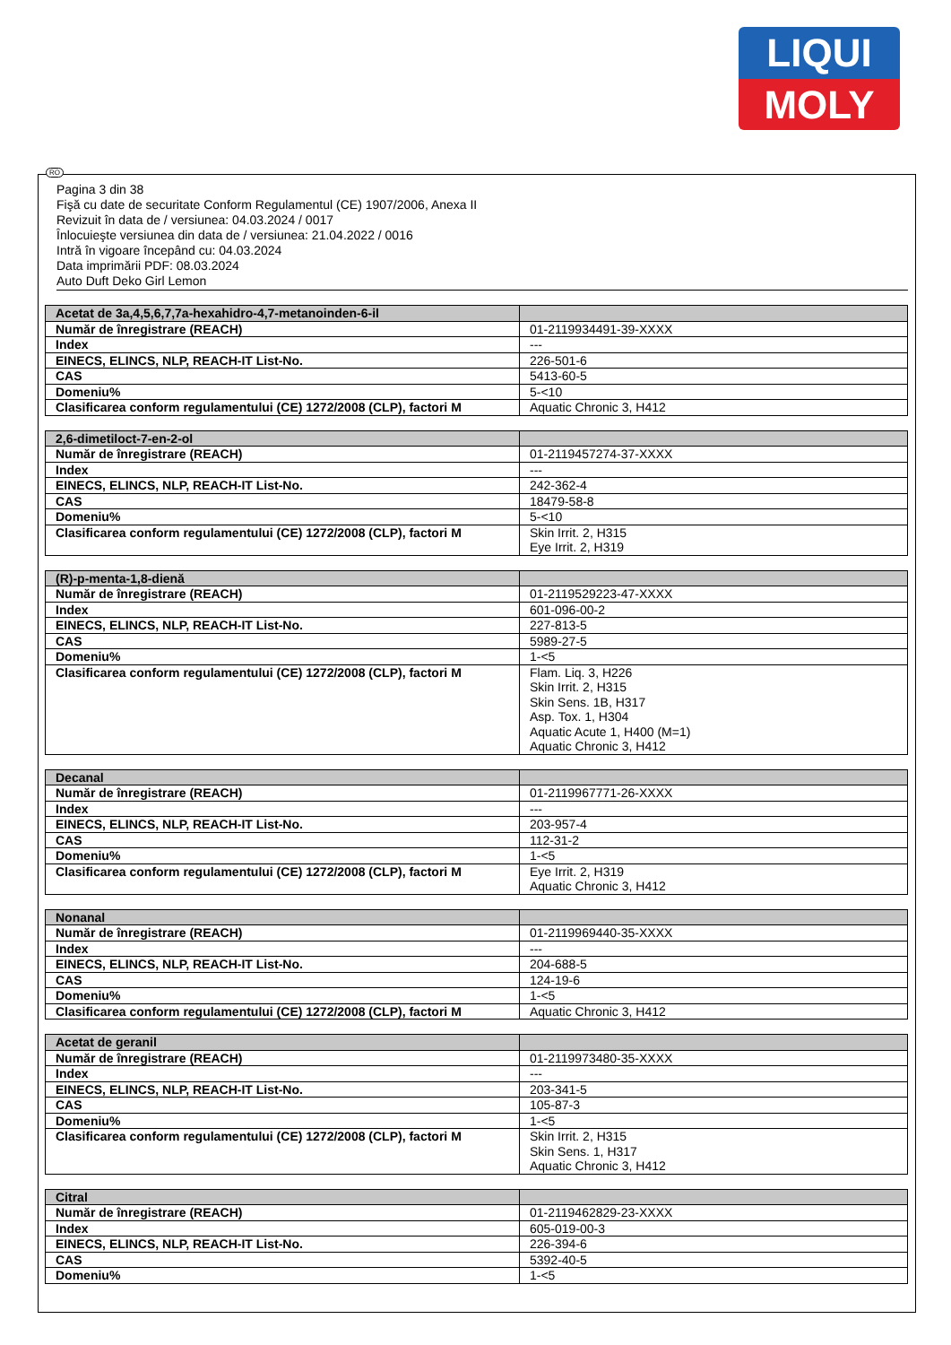LIQUI
MOLY
RO
Pagina 3 din 38
Fişă cu date de securitate Conform Regulamentul (CE) 1907/2006, Anexa II
Revizuit în data de / versiunea: 04.03.2024 / 0017
Înlocuieşte versiunea din data de / versiunea: 21.04.2022 / 0016
Intră în vigoare începând cu: 04.03.2024
Data imprimării PDF: 08.03.2024
Auto Duft Deko Girl Lemon
| Acetat de 3a,4,5,6,7,7a-hexahidro-4,7-metanoinden-6-il | |
| Număr de înregistrare (REACH) | 01-2119934491-39-XXXX |
| Index | --- |
| EINECS, ELINCS, NLP, REACH-IT List-No. | 226-501-6 |
| CAS | 5413-60-5 |
| Domeniu% | 5-<10 |
| Clasificarea conform regulamentului (CE) 1272/2008 (CLP), factori M | Aquatic Chronic 3, H412 |
| 2,6-dimetiloct-7-en-2-ol | |
| Număr de înregistrare (REACH) | 01-2119457274-37-XXXX |
| Index | --- |
| EINECS, ELINCS, NLP, REACH-IT List-No. | 242-362-4 |
| CAS | 18479-58-8 |
| Domeniu% | 5-<10 |
| Clasificarea conform regulamentului (CE) 1272/2008 (CLP), factori M | Skin Irrit. 2, H315 Eye Irrit. 2, H319 |
| (R)-p-menta-1,8-dienă | |
| Număr de înregistrare (REACH) | 01-2119529223-47-XXXX |
| Index | 601-096-00-2 |
| EINECS, ELINCS, NLP, REACH-IT List-No. | 227-813-5 |
| CAS | 5989-27-5 |
| Domeniu% | 1-<5 |
| Clasificarea conform regulamentului (CE) 1272/2008 (CLP), factori M | Flam. Liq. 3, H226 Skin Irrit. 2, H315 Skin Sens. 1B, H317 Asp. Tox. 1, H304 Aquatic Acute 1, H400 (M=1) Aquatic Chronic 3, H412 |
| Decanal | |
| Număr de înregistrare (REACH) | 01-2119967771-26-XXXX |
| Index | --- |
| EINECS, ELINCS, NLP, REACH-IT List-No. | 203-957-4 |
| CAS | 112-31-2 |
| Domeniu% | 1-<5 |
| Clasificarea conform regulamentului (CE) 1272/2008 (CLP), factori M | Eye Irrit. 2, H319 Aquatic Chronic 3, H412 |
| Nonanal | |
| Număr de înregistrare (REACH) | 01-2119969440-35-XXXX |
| Index | --- |
| EINECS, ELINCS, NLP, REACH-IT List-No. | 204-688-5 |
| CAS | 124-19-6 |
| Domeniu% | 1-<5 |
| Clasificarea conform regulamentului (CE) 1272/2008 (CLP), factori M | Aquatic Chronic 3, H412 |
| Acetat de geranil | |
| Număr de înregistrare (REACH) | 01-2119973480-35-XXXX |
| Index | --- |
| EINECS, ELINCS, NLP, REACH-IT List-No. | 203-341-5 |
| CAS | 105-87-3 |
| Domeniu% | 1-<5 |
| Clasificarea conform regulamentului (CE) 1272/2008 (CLP), factori M | Skin Irrit. 2, H315 Skin Sens. 1, H317 Aquatic Chronic 3, H412 |
| Citral | |
| Număr de înregistrare (REACH) | 01-2119462829-23-XXXX |
| Index | 605-019-00-3 |
| EINECS, ELINCS, NLP, REACH-IT List-No. | 226-394-6 |
| CAS | 5392-40-5 |
| Domeniu% | 1-<5 |